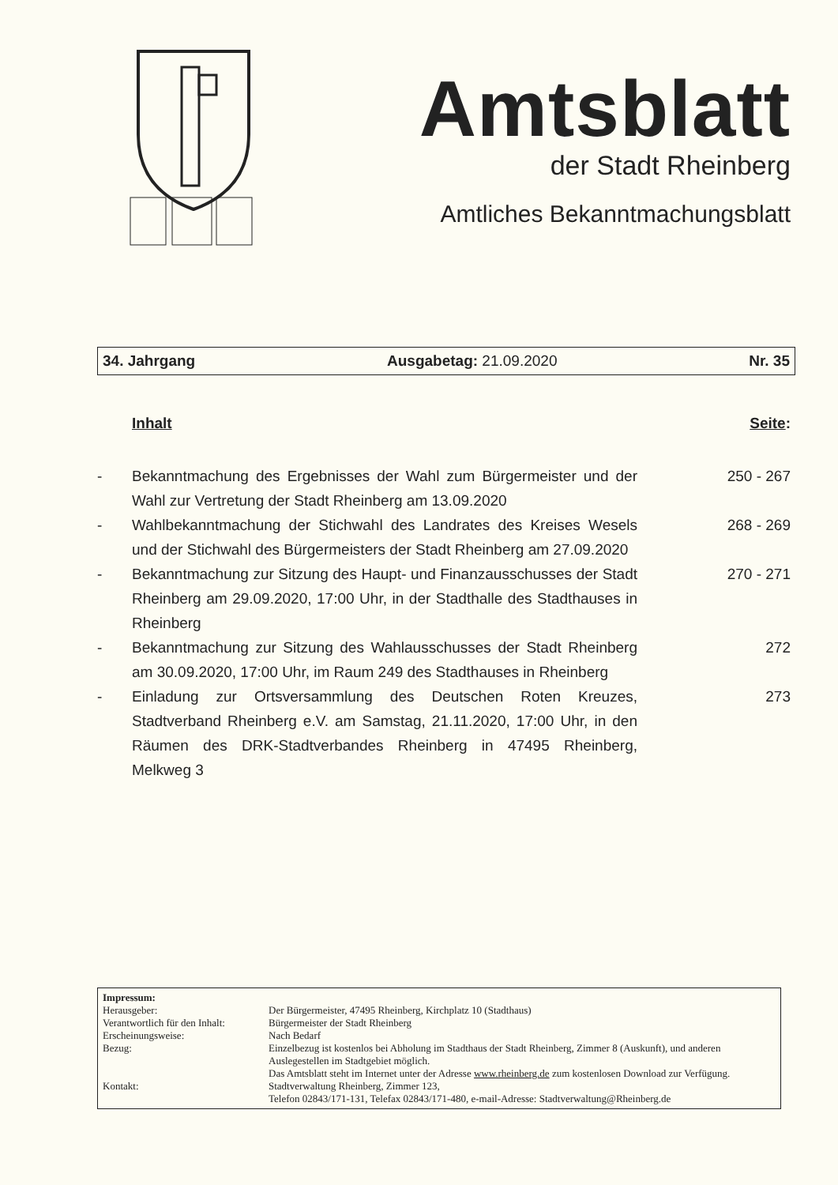Amtsblatt
der Stadt Rheinberg
Amtliches Bekanntmachungsblatt
34. Jahrgang Ausgabetag: 21.09.2020 Nr. 35
Inhalt Seite:
| - | Bekanntmachung des Ergebnisses der Wahl zum Bürgermeister und der Wahl zur Vertretung der Stadt Rheinberg am 13.09.2020 | 250 - 267 |
| - | Wahlbekanntmachung der Stichwahl des Landrates des Kreises Wesels und der Stichwahl des Bürgermeisters der Stadt Rheinberg am 27.09.2020 | 268 - 269 |
| - | Bekanntmachung zur Sitzung des Haupt- und Finanzausschusses der Stadt Rheinberg am 29.09.2020, 17:00 Uhr, in der Stadthalle des Stadthauses in Rheinberg | 270 - 271 |
| - | Bekanntmachung zur Sitzung des Wahlausschusses der Stadt Rheinberg am 30.09.2020, 17:00 Uhr, im Raum 249 des Stadthauses in Rheinberg | 272 |
| - | Einladung zur Ortsversammlung des Deutschen Roten Kreuzes, Stadtverband Rheinberg e.V. am Samstag, 21.11.2020, 17:00 Uhr, in den Räumen des DRK-Stadtverbandes Rheinberg in 47495 Rheinberg, Melkweg 3 | 273 |
| Impressum: | |
| Herausgeber: | Der Bürgermeister, 47495 Rheinberg, Kirchplatz 10 (Stadthaus) |
| Verantwortlich für den Inhalt: | Bürgermeister der Stadt Rheinberg |
| Erscheinungsweise: | Nach Bedarf |
| Bezug: | Einzelbezug ist kostenlos bei Abholung im Stadthaus der Stadt Rheinberg, Zimmer 8 (Auskunft), und anderen Auslegestellen im Stadtgebiet möglich. Das Amtsblatt steht im Internet unter der Adresse www.rheinberg.de zum kostenlosen Download zur Verfügung. |
| Kontakt: | Stadtverwaltung Rheinberg, Zimmer 123, Telefon 02843/171-131, Telefax 02843/171-480, e-mail-Adresse: Stadtverwaltung@Rheinberg.de |